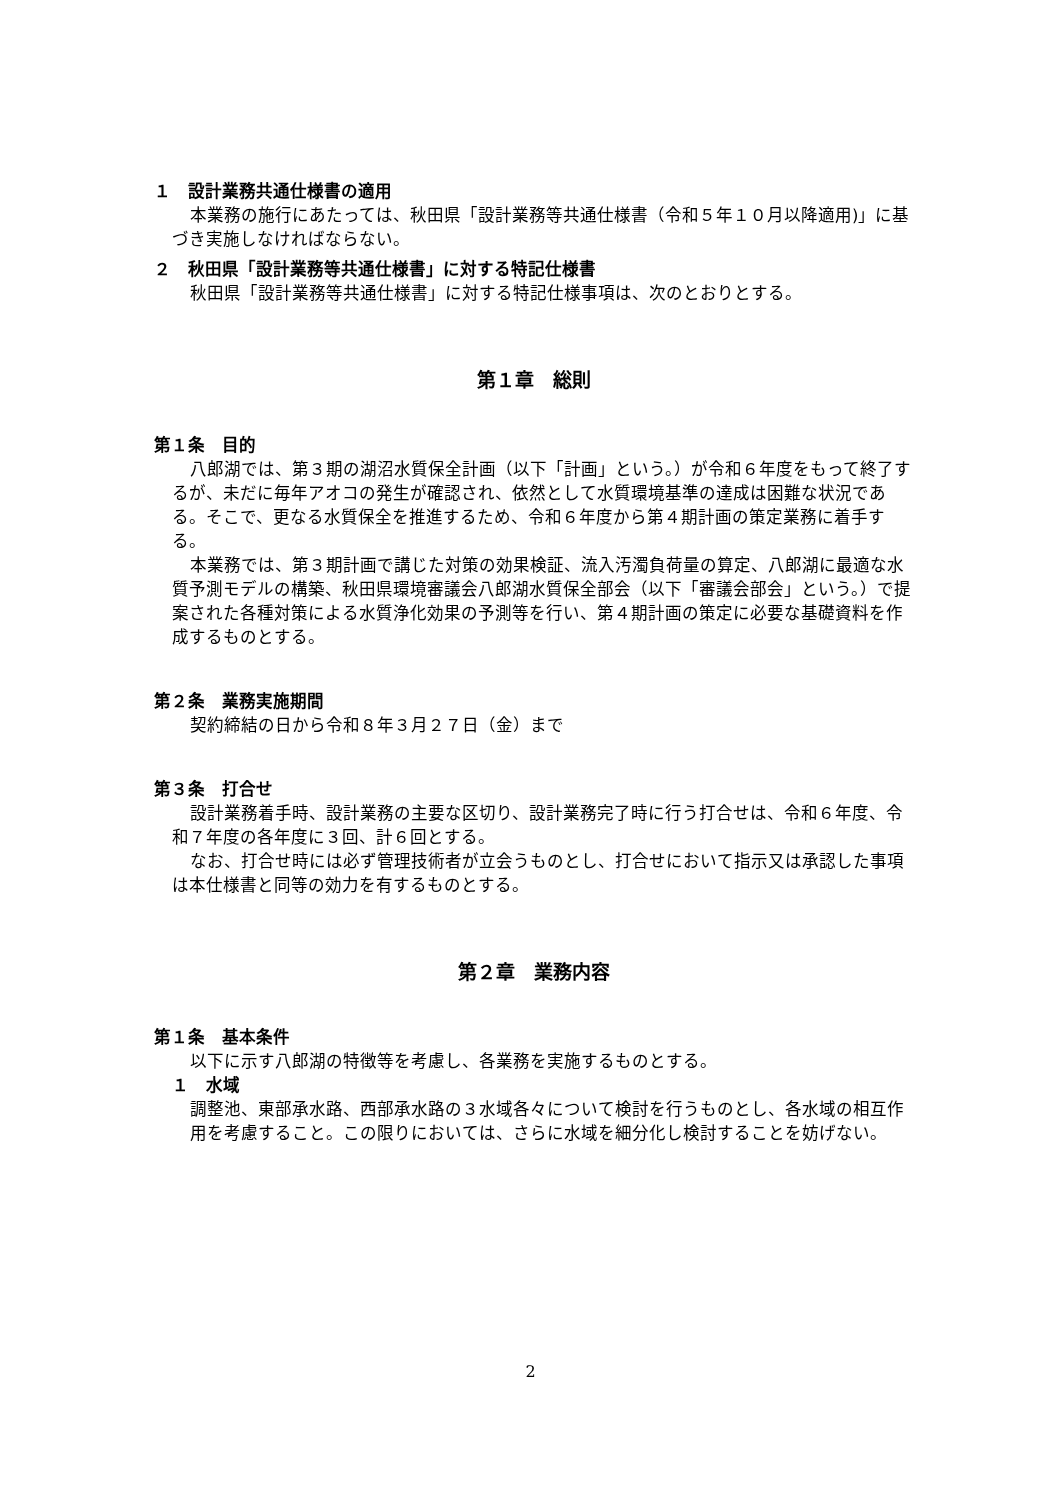１　設計業務共通仕様書の適用
本業務の施行にあたっては、秋田県「設計業務等共通仕様書（令和５年１０月以降適用)」に基づき実施しなければならない。
２　秋田県「設計業務等共通仕様書」に対する特記仕様書
秋田県「設計業務等共通仕様書」に対する特記仕様事項は、次のとおりとする。
第１章　総則
第１条　目的
八郎湖では、第３期の湖沼水質保全計画（以下「計画」という。）が令和６年度をもって終了するが、未だに毎年アオコの発生が確認され、依然として水質環境基準の達成は困難な状況である。そこで、更なる水質保全を推進するため、令和６年度から第４期計画の策定業務に着手する。
本業務では、第３期計画で講じた対策の効果検証、流入汚濁負荷量の算定、八郎湖に最適な水質予測モデルの構築、秋田県環境審議会八郎湖水質保全部会（以下「審議会部会」という。）で提案された各種対策による水質浄化効果の予測等を行い、第４期計画の策定に必要な基礎資料を作成するものとする。
第２条　業務実施期間
契約締結の日から令和８年３月２７日（金）まで
第３条　打合せ
設計業務着手時、設計業務の主要な区切り、設計業務完了時に行う打合せは、令和６年度、令和７年度の各年度に３回、計６回とする。
なお、打合せ時には必ず管理技術者が立会うものとし、打合せにおいて指示又は承認した事項は本仕様書と同等の効力を有するものとする。
第２章　業務内容
第１条　基本条件
以下に示す八郎湖の特徴等を考慮し、各業務を実施するものとする。
１　水域
調整池、東部承水路、西部承水路の３水域各々について検討を行うものとし、各水域の相互作用を考慮すること。この限りにおいては、さらに水域を細分化し検討することを妨げない。
2